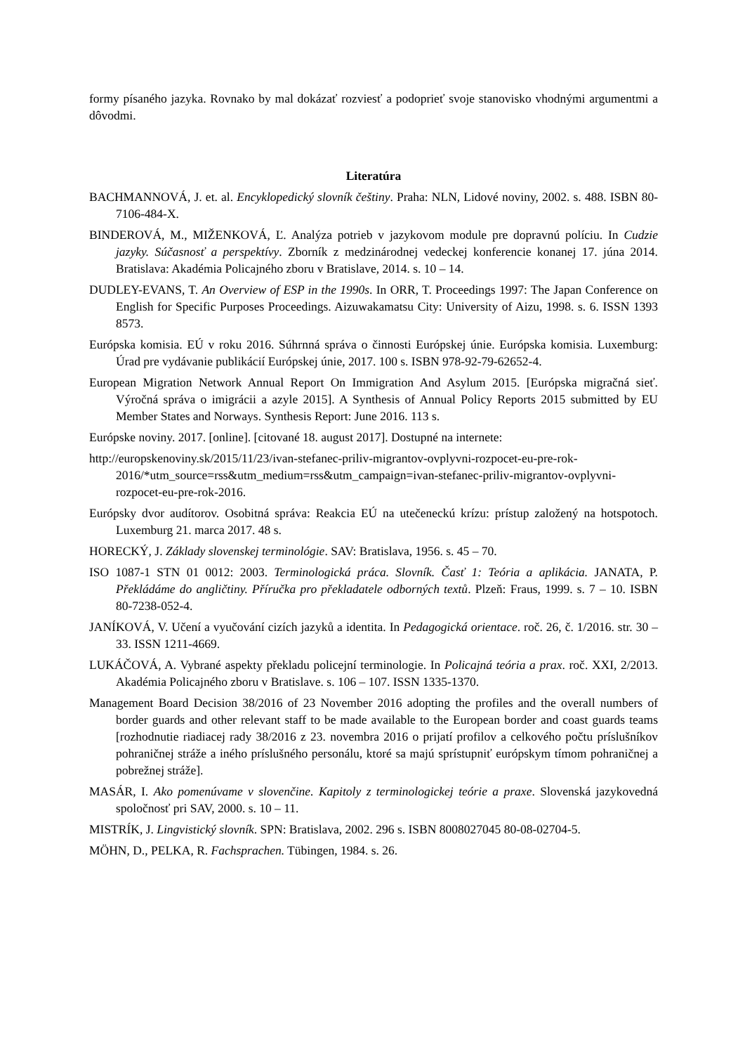formy písaného jazyka. Rovnako by mal dokázať rozviesť a podoprieť svoje stanovisko vhodnými argumentmi a dôvodmi.
Literatúra
BACHMANNOVÁ, J. et. al. Encyklopedický slovník češtiny. Praha: NLN, Lidové noviny, 2002. s. 488. ISBN 80-7106-484-X.
BINDEROVÁ, M., MIŽENKOVÁ, Ľ. Analýza potrieb v jazykovom module pre dopravnú políciu. In Cudzie jazyky. Súčasnosť a perspektívy. Zborník z medzinárodnej vedeckej konferencie konanej 17. júna 2014. Bratislava: Akadémia Policajného zboru v Bratislave, 2014. s. 10 – 14.
DUDLEY-EVANS, T. An Overview of ESP in the 1990s. In ORR, T. Proceedings 1997: The Japan Conference on English for Specific Purposes Proceedings. Aizuwakamatsu City: University of Aizu, 1998. s. 6. ISSN 1393 8573.
Európska komisia. EÚ v roku 2016. Súhrnná správa o činnosti Európskej únie. Európska komisia. Luxemburg: Úrad pre vydávanie publikácií Európskej únie, 2017. 100 s. ISBN 978-92-79-62652-4.
European Migration Network Annual Report On Immigration And Asylum 2015. [Európska migračná sieť. Výročná správa o imigrácii a azyle 2015]. A Synthesis of Annual Policy Reports 2015 submitted by EU Member States and Norways. Synthesis Report: June 2016. 113 s.
Európske noviny. 2017. [online]. [citované 18. august 2017]. Dostupné na internete:
http://europskenoviny.sk/2015/11/23/ivan-stefanec-priliv-migrantov-ovplyvni-rozpocet-eu-pre-rok-2016/*utm_source=rss&utm_medium=rss&utm_campaign=ivan-stefanec-priliv-migrantov-ovplyvni-rozpocet-eu-pre-rok-2016.
Európsky dvor audítorov. Osobitná správa: Reakcia EÚ na utečeneckú krízu: prístup založený na hotspotoch. Luxemburg 21. marca 2017. 48 s.
HORECKÝ, J. Základy slovenskej terminológie. SAV: Bratislava, 1956. s. 45 – 70.
ISO 1087-1 STN 01 0012: 2003. Terminologická práca. Slovník. Časť 1: Teória a aplikácia. JANATA, P. Překládáme do angličtiny. Příručka pro překladatele odborných textů. Plzeň: Fraus, 1999. s. 7 – 10. ISBN 80-7238-052-4.
JANÍKOVÁ, V. Učení a vyučování cizích jazyků a identita. In Pedagogická orientace. roč. 26, č. 1/2016. str. 30 – 33. ISSN 1211-4669.
LUKÁČOVÁ, A. Vybrané aspekty překladu policejní terminologie. In Policajná teória a prax. roč. XXI, 2/2013. Akadémia Policajného zboru v Bratislave. s. 106 – 107. ISSN 1335-1370.
Management Board Decision 38/2016 of 23 November 2016 adopting the profiles and the overall numbers of border guards and other relevant staff to be made available to the European border and coast guards teams [rozhodnutie riadiacej rady 38/2016 z 23. novembra 2016 o prijatí profilov a celkového počtu príslušníkov pohraničnej stráže a iného príslušného personálu, ktoré sa majú sprístupniť európskym tímom pohraničnej a pobrežnej stráže].
MASÁR, I. Ako pomenúvame v slovenčine. Kapitoly z terminologickej teórie a praxe. Slovenská jazykovedná spoločnosť pri SAV, 2000. s. 10 – 11.
MISTRÍK, J. Lingvistický slovník. SPN: Bratislava, 2002. 296 s. ISBN 8008027045 80-08-02704-5.
MÖHN, D., PELKA, R. Fachsprachen. Tübingen, 1984. s. 26.